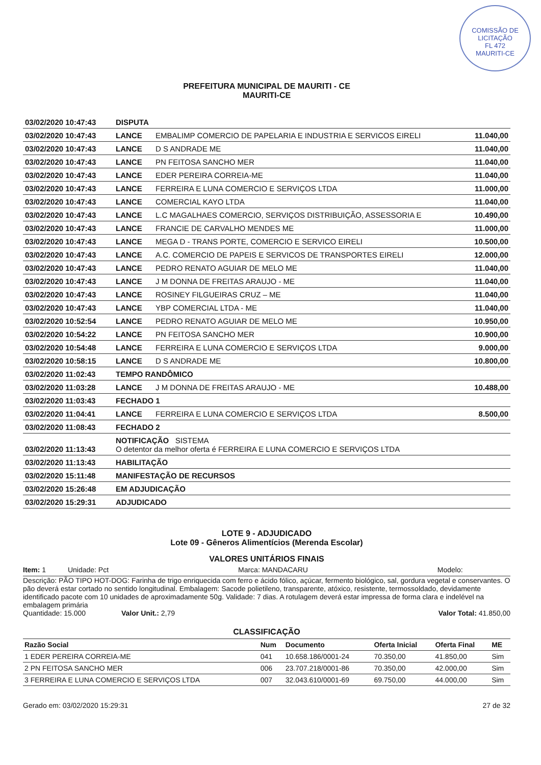COMISSÃO DE LICITAÇÃO
FL 472
MAURITI-CE
PREFEITURA MUNICIPAL DE MAURITI - CE
MAURITI-CE
| 03/02/2020 10:47:43 | DISPUTA | | |
| 03/02/2020 10:47:43 | LANCE | EMBALIMP COMERCIO DE PAPELARIA E INDUSTRIA E SERVICOS EIRELI | 11.040,00 |
| 03/02/2020 10:47:43 | LANCE | D S ANDRADE ME | 11.040,00 |
| 03/02/2020 10:47:43 | LANCE | PN FEITOSA SANCHO MER | 11.040,00 |
| 03/02/2020 10:47:43 | LANCE | EDER PEREIRA CORREIA-ME | 11.040,00 |
| 03/02/2020 10:47:43 | LANCE | FERREIRA E LUNA COMERCIO E SERVIÇOS LTDA | 11.000,00 |
| 03/02/2020 10:47:43 | LANCE | COMERCIAL KAYO LTDA | 11.040,00 |
| 03/02/2020 10:47:43 | LANCE | L.C MAGALHAES COMERCIO, SERVIÇOS DISTRIBUIÇÃO, ASSESSORIA E | 10.490,00 |
| 03/02/2020 10:47:43 | LANCE | FRANCIE DE CARVALHO MENDES ME | 11.000,00 |
| 03/02/2020 10:47:43 | LANCE | MEGA D - TRANS PORTE, COMERCIO E SERVICO EIRELI | 10.500,00 |
| 03/02/2020 10:47:43 | LANCE | A.C. COMERCIO DE PAPEIS E SERVICOS DE TRANSPORTES EIRELI | 12.000,00 |
| 03/02/2020 10:47:43 | LANCE | PEDRO RENATO AGUIAR DE MELO ME | 11.040,00 |
| 03/02/2020 10:47:43 | LANCE | J M DONNA DE FREITAS ARAUJO - ME | 11.040,00 |
| 03/02/2020 10:47:43 | LANCE | ROSINEY FILGUEIRAS CRUZ – ME | 11.040,00 |
| 03/02/2020 10:47:43 | LANCE | YBP COMERCIAL LTDA - ME | 11.040,00 |
| 03/02/2020 10:52:54 | LANCE | PEDRO RENATO AGUIAR DE MELO ME | 10.950,00 |
| 03/02/2020 10:54:22 | LANCE | PN FEITOSA SANCHO MER | 10.900,00 |
| 03/02/2020 10:54:48 | LANCE | FERREIRA E LUNA COMERCIO E SERVIÇOS LTDA | 9.000,00 |
| 03/02/2020 10:58:15 | LANCE | D S ANDRADE ME | 10.800,00 |
| 03/02/2020 11:02:43 | TEMPO RANDÔMICO | | |
| 03/02/2020 11:03:28 | LANCE | J M DONNA DE FREITAS ARAUJO - ME | 10.488,00 |
| 03/02/2020 11:03:43 | FECHADO 1 | | |
| 03/02/2020 11:04:41 | LANCE | FERREIRA E LUNA COMERCIO E SERVIÇOS LTDA | 8.500,00 |
| 03/02/2020 11:08:43 | FECHADO 2 | | |
| 03/02/2020 11:13:43 | NOTIFICAÇÃO SISTEMA O detentor da melhor oferta é FERREIRA E LUNA COMERCIO E SERVIÇOS LTDA | | |
| 03/02/2020 11:13:43 | HABILITAÇÃO | | |
| 03/02/2020 15:11:48 | MANIFESTAÇÃO DE RECURSOS | | |
| 03/02/2020 15:26:48 | EM ADJUDICAÇÃO | | |
| 03/02/2020 15:29:31 | ADJUDICADO | | |
LOTE 9 - ADJUDICADO
Lote 09 - Gêneros Alimentícios (Merenda Escolar)
VALORES UNITÁRIOS FINAIS
Item: 1 Unidade: Pct Marca: MANDACARU Modelo:
Descrição: PÃO TIPO HOT-DOG: Farinha de trigo enriquecida com ferro e ácido fólico, açúcar, fermento biológico, sal, gordura vegetal e conservantes. O pão deverá estar cortado no sentido longitudinal. Embalagem: Sacode polietileno, transparente, atóxico, resistente, termossoldado, devidamente identificado pacote com 10 unidades de aproximadamente 50g. Validade: 7 dias. A rotulagem deverá estar impressa de forma clara e indelével na embalagem primária
Quantidade: 15.000 Valor Unit.: 2,79 Valor Total: 41.850,00
CLASSIFICAÇÃO
| Razão Social | Num | Documento | Oferta Inicial | Oferta Final | ME |
| --- | --- | --- | --- | --- | --- |
| 1 EDER PEREIRA CORREIA-ME | 041 | 10.658.186/0001-24 | 70.350,00 | 41.850,00 | Sim |
| 2 PN FEITOSA SANCHO MER | 006 | 23.707.218/0001-86 | 70.350,00 | 42.000,00 | Sim |
| 3 FERREIRA E LUNA COMERCIO E SERVIÇOS LTDA | 007 | 32.043.610/0001-69 | 69.750,00 | 44.000,00 | Sim |
Gerado em: 03/02/2020 15:29:31 27 de 32